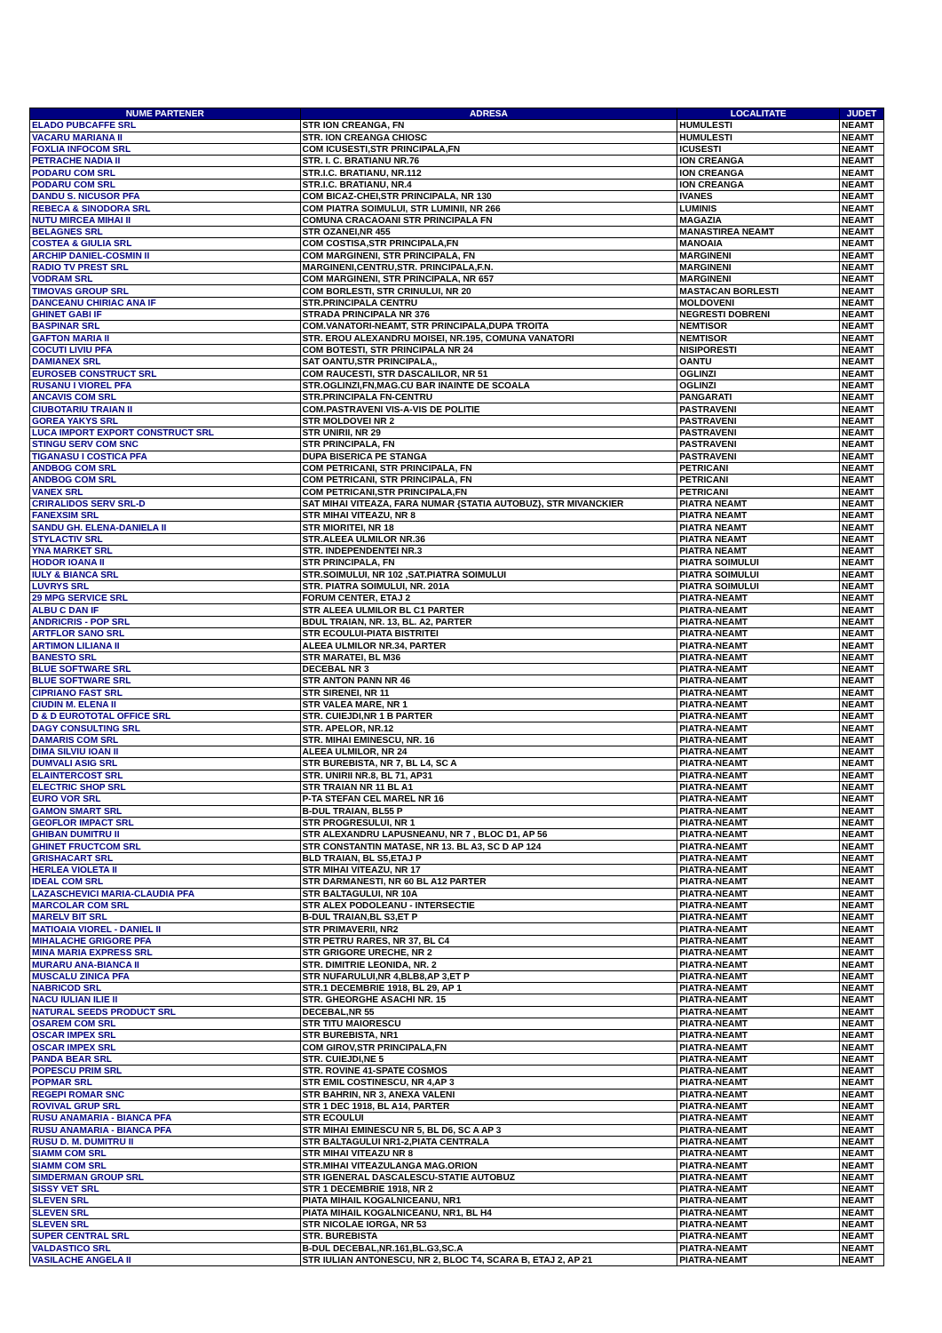| NUME PARTENER | ADRESA | LOCALITATE | JUDET |
| --- | --- | --- | --- |
| ELADO PUBCAFFE SRL | STR ION CREANGA, FN | HUMULESTI | NEAMT |
| VACARU MARIANA II | STR. ION CREANGA CHIOSC | HUMULESTI | NEAMT |
| FOXLIA INFOCOM SRL | COM ICUSESTI,STR PRINCIPALA,FN | ICUSESTI | NEAMT |
| PETRACHE NADIA II | STR. I. C. BRATIANU NR.76 | ION CREANGA | NEAMT |
| PODARU COM SRL | STR.I.C. BRATIANU, NR.112 | ION CREANGA | NEAMT |
| PODARU COM SRL | STR.I.C. BRATIANU, NR.4 | ION CREANGA | NEAMT |
| DANDU S. NICUSOR PFA | COM BICAZ-CHEI,STR PRINCIPALA, NR 130 | IVANES | NEAMT |
| REBECA & SINODORA SRL | COM PIATRA SOIMULUI, STR LUMINII, NR 266 | LUMINIS | NEAMT |
| NUTU MIRCEA MIHAI II | COMUNA CRACAOANI STR PRINCIPALA FN | MAGAZIA | NEAMT |
| BELAGNES SRL | STR OZANEI,NR 455 | MANASTIREA NEAMT | NEAMT |
| COSTEA & GIULIA SRL | COM COSTISA,STR PRINCIPALA,FN | MANOAIA | NEAMT |
| ARCHIP DANIEL-COSMIN II | COM MARGINENI, STR PRINCIPALA, FN | MARGINENI | NEAMT |
| RADIO TV PREST SRL | MARGINENI,CENTRU,STR. PRINCIPALA,F.N. | MARGINENI | NEAMT |
| VODRAM SRL | COM MARGINENI, STR PRINCIPALA, NR 657 | MARGINENI | NEAMT |
| TIMOVAS GROUP SRL | COM BORLESTI, STR CRINULUI, NR 20 | MASTACAN BORLESTI | NEAMT |
| DANCEANU CHIRIAC ANA IF | STR.PRINCIPALA CENTRU | MOLDOVENI | NEAMT |
| GHINET GABI IF | STRADA PRINCIPALA NR 376 | NEGRESTI DOBRENI | NEAMT |
| BASPINAR SRL | COM.VANATORI-NEAMT, STR PRINCIPALA,DUPA TROITA | NEMTISOR | NEAMT |
| GAFTON MARIA II | STR. EROU ALEXANDRU MOISEI, NR.195, COMUNA VANATORI | NEMTISOR | NEAMT |
| COCUTI LIVIU PFA | COM BOTESTI, STR PRINCIPALA NR 24 | NISIPORESTI | NEAMT |
| DAMIANEX SRL | SAT OANTU,STR PRINCIPALA,, | OANTU | NEAMT |
| EUROSEB CONSTRUCT SRL | COM RAUCESTI, STR DASCALILOR, NR 51 | OGLINZI | NEAMT |
| RUSANU I VIOREL PFA | STR.OGLINZI,FN,MAG.CU BAR INAINTE DE SCOALA | OGLINZI | NEAMT |
| ANCAVIS COM SRL | STR.PRINCIPALA FN-CENTRU | PANGARATI | NEAMT |
| CIUBOTARIU TRAIAN II | COM.PASTRAVENI VIS-A-VIS DE POLITIE | PASTRAVENI | NEAMT |
| GOREA YAKYS SRL | STR MOLDOVEI NR 2 | PASTRAVENI | NEAMT |
| LUCA IMPORT EXPORT CONSTRUCT SRL | STR UNIRII, NR 29 | PASTRAVENI | NEAMT |
| STINGU SERV COM SNC | STR PRINCIPALA, FN | PASTRAVENI | NEAMT |
| TIGANASU I COSTICA PFA | DUPA BISERICA PE STANGA | PASTRAVENI | NEAMT |
| ANDBOG COM SRL | COM PETRICANI, STR PRINCIPALA, FN | PETRICANI | NEAMT |
| ANDBOG COM SRL | COM PETRICANI, STR PRINCIPALA, FN | PETRICANI | NEAMT |
| VANEX SRL | COM PETRICANI,STR PRINCIPALA,FN | PETRICANI | NEAMT |
| CRIRALIDOS SERV SRL-D | SAT MIHAI VITEAZA, FARA NUMAR {STATIA AUTOBUZ}, STR MIVANCKIER | PIATRA NEAMT | NEAMT |
| FANEXSIM SRL | STR MIHAI VITEAZU, NR 8 | PIATRA NEAMT | NEAMT |
| SANDU GH. ELENA-DANIELA II | STR MIORITEI, NR 18 | PIATRA NEAMT | NEAMT |
| STYLACTIV SRL | STR.ALEEA ULMILOR NR.36 | PIATRA NEAMT | NEAMT |
| YNA MARKET SRL | STR. INDEPENDENTEI NR.3 | PIATRA NEAMT | NEAMT |
| HODOR IOANA II | STR PRINCIPALA, FN | PIATRA SOIMULUI | NEAMT |
| IULY & BIANCA SRL | STR.SOIMULUI, NR 102 ,SAT.PIATRA SOIMULUI | PIATRA SOIMULUI | NEAMT |
| LUVRYS SRL | STR. PIATRA SOIMULUI, NR. 201A | PIATRA SOIMULUI | NEAMT |
| 29 MPG SERVICE SRL | FORUM CENTER, ETAJ 2 | PIATRA-NEAMT | NEAMT |
| ALBU C DAN IF | STR ALEEA ULMILOR BL C1 PARTER | PIATRA-NEAMT | NEAMT |
| ANDRICRIS - POP SRL | BDUL TRAIAN, NR. 13, BL. A2, PARTER | PIATRA-NEAMT | NEAMT |
| ARTFLOR SANO SRL | STR ECOULUI-PIATA BISTRITEI | PIATRA-NEAMT | NEAMT |
| ARTIMON LILIANA II | ALEEA ULMILOR NR.34, PARTER | PIATRA-NEAMT | NEAMT |
| BANESTO SRL | STR MARATEI, BL M36 | PIATRA-NEAMT | NEAMT |
| BLUE SOFTWARE SRL | DECEBAL NR 3 | PIATRA-NEAMT | NEAMT |
| BLUE SOFTWARE SRL | STR ANTON PANN NR 46 | PIATRA-NEAMT | NEAMT |
| CIPRIANO FAST SRL | STR SIRENEI, NR 11 | PIATRA-NEAMT | NEAMT |
| CIUDIN M. ELENA II | STR VALEA MARE, NR 1 | PIATRA-NEAMT | NEAMT |
| D & D EUROTOTAL OFFICE SRL | STR. CUIEJDI,NR 1 B PARTER | PIATRA-NEAMT | NEAMT |
| DAGY CONSULTING SRL | STR. APELOR, NR.12 | PIATRA-NEAMT | NEAMT |
| DAMARIS COM SRL | STR. MIHAI EMINESCU, NR. 16 | PIATRA-NEAMT | NEAMT |
| DIMA SILVIU IOAN II | ALEEA ULMILOR, NR 24 | PIATRA-NEAMT | NEAMT |
| DUMVALI ASIG SRL | STR BUREBISTA, NR 7, BL L4, SC A | PIATRA-NEAMT | NEAMT |
| ELAINTERCOST SRL | STR. UNIRII NR.8, BL 71, AP31 | PIATRA-NEAMT | NEAMT |
| ELECTRIC SHOP SRL | STR TRAIAN NR 11 BL A1 | PIATRA-NEAMT | NEAMT |
| EURO VOR SRL | P-TA STEFAN CEL MAREL NR 16 | PIATRA-NEAMT | NEAMT |
| GAMON SMART SRL | B-DUL TRAIAN, BL55 P | PIATRA-NEAMT | NEAMT |
| GEOFLOR IMPACT SRL | STR PROGRESULUI, NR 1 | PIATRA-NEAMT | NEAMT |
| GHIBAN DUMITRU II | STR ALEXANDRU LAPUSNEANU, NR 7 , BLOC D1, AP 56 | PIATRA-NEAMT | NEAMT |
| GHINET FRUCTCOM SRL | STR CONSTANTIN MATASE, NR 13. BL A3, SC D AP 124 | PIATRA-NEAMT | NEAMT |
| GRISHACART SRL | BLD TRAIAN, BL S5,ETAJ P | PIATRA-NEAMT | NEAMT |
| HERLEA VIOLETA II | STR MIHAI VITEAZU, NR 17 | PIATRA-NEAMT | NEAMT |
| IDEAL COM SRL | STR DARMANESTI, NR 60 BL A12 PARTER | PIATRA-NEAMT | NEAMT |
| LAZASCHEVICI MARIA-CLAUDIA PFA | STR BALTAGULUI, NR 10A | PIATRA-NEAMT | NEAMT |
| MARCOLAR COM SRL | STR ALEX PODOLEANU - INTERSECTIE | PIATRA-NEAMT | NEAMT |
| MARELV BIT SRL | B-DUL TRAIAN,BL S3,ET P | PIATRA-NEAMT | NEAMT |
| MATIOAIA VIOREL - DANIEL II | STR PRIMAVERII, NR2 | PIATRA-NEAMT | NEAMT |
| MIHALACHE GRIGORE PFA | STR PETRU RARES, NR 37, BL C4 | PIATRA-NEAMT | NEAMT |
| MINA MARIA EXPRESS SRL | STR GRIGORE URECHE, NR 2 | PIATRA-NEAMT | NEAMT |
| MURARU ANA-BIANCA II | STR. DIMITRIE LEONIDA, NR. 2 | PIATRA-NEAMT | NEAMT |
| MUSCALU ZINICA PFA | STR NUFARULUI,NR 4,BLB8,AP 3,ET P | PIATRA-NEAMT | NEAMT |
| NABRICOD SRL | STR.1 DECEMBRIE 1918, BL 29, AP 1 | PIATRA-NEAMT | NEAMT |
| NACU IULIAN ILIE II | STR. GHEORGHE ASACHI NR. 15 | PIATRA-NEAMT | NEAMT |
| NATURAL SEEDS PRODUCT SRL | DECEBAL,NR 55 | PIATRA-NEAMT | NEAMT |
| OSAREM COM SRL | STR TITU MAIORESCU | PIATRA-NEAMT | NEAMT |
| OSCAR IMPEX SRL | STR BUREBISTA, NR1 | PIATRA-NEAMT | NEAMT |
| OSCAR IMPEX SRL | COM GIROV,STR PRINCIPALA,FN | PIATRA-NEAMT | NEAMT |
| PANDA BEAR SRL | STR. CUIEJDI,NE 5 | PIATRA-NEAMT | NEAMT |
| POPESCU PRIM SRL | STR. ROVINE 41-SPATE COSMOS | PIATRA-NEAMT | NEAMT |
| POPMAR SRL | STR EMIL COSTINESCU, NR 4,AP 3 | PIATRA-NEAMT | NEAMT |
| REGEPI ROMAR SNC | STR BAHRIN, NR 3, ANEXA VALENI | PIATRA-NEAMT | NEAMT |
| ROVIVAL GRUP SRL | STR 1 DEC 1918, BL A14, PARTER | PIATRA-NEAMT | NEAMT |
| RUSU ANAMARIA - BIANCA PFA | STR ECOULUI | PIATRA-NEAMT | NEAMT |
| RUSU ANAMARIA - BIANCA PFA | STR MIHAI EMINESCU NR 5, BL D6, SC A AP 3 | PIATRA-NEAMT | NEAMT |
| RUSU D. M. DUMITRU II | STR BALTAGULUI NR1-2,PIATA CENTRALA | PIATRA-NEAMT | NEAMT |
| SIAMM COM SRL | STR MIHAI VITEAZU NR 8 | PIATRA-NEAMT | NEAMT |
| SIAMM COM SRL | STR.MIHAI VITEAZULANGA MAG.ORION | PIATRA-NEAMT | NEAMT |
| SIMDERMAN GROUP SRL | STR IGENERAL DASCALESCU-STATIE AUTOBUZ | PIATRA-NEAMT | NEAMT |
| SISSY VET SRL | STR 1 DECEMBRIE 1918, NR 2 | PIATRA-NEAMT | NEAMT |
| SLEVEN SRL | PIATA MIHAIL KOGALNICEANU, NR1 | PIATRA-NEAMT | NEAMT |
| SLEVEN SRL | PIATA MIHAIL KOGALNICEANU, NR1, BL H4 | PIATRA-NEAMT | NEAMT |
| SLEVEN SRL | STR NICOLAE IORGA, NR 53 | PIATRA-NEAMT | NEAMT |
| SUPER CENTRAL SRL | STR. BUREBISTA | PIATRA-NEAMT | NEAMT |
| VALDASTICO SRL | B-DUL DECEBAL,NR.161,BL.G3,SC.A | PIATRA-NEAMT | NEAMT |
| VASILACHE ANGELA II | STR IULIAN ANTONESCU, NR 2, BLOC T4, SCARA B, ETAJ 2, AP 21 | PIATRA-NEAMT | NEAMT |